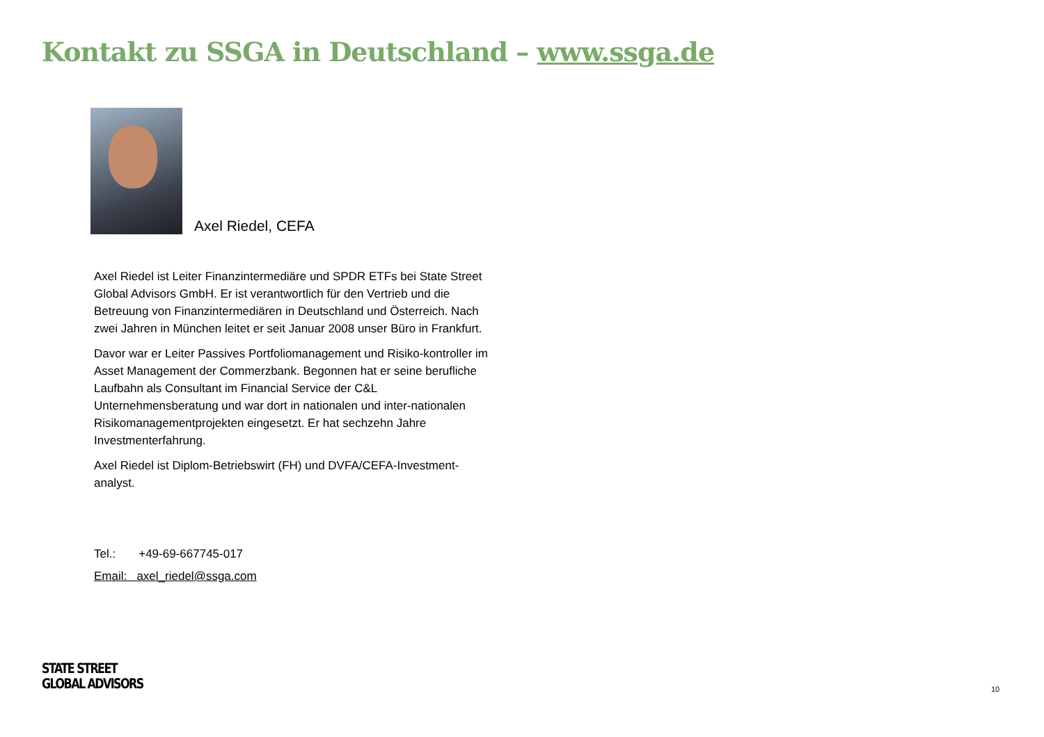Kontakt zu SSGA in Deutschland – www.ssga.de
Axel Riedel, CEFA
Axel Riedel ist Leiter Finanzintermediäre und SPDR ETFs bei State Street Global Advisors GmbH. Er ist verantwortlich für den Vertrieb und die Betreuung von Finanzintermediären in Deutschland und Österreich. Nach zwei Jahren in München leitet er seit Januar 2008 unser Büro in Frankfurt.
Davor war er Leiter Passives Portfoliomanagement und Risiko-kontroller im Asset Management der Commerzbank. Begonnen hat er seine berufliche Laufbahn als Consultant im Financial Service der C&L Unternehmensberatung und war dort in nationalen und inter-nationalen Risikomanagementprojekten eingesetzt. Er hat sechzehn Jahre Investmenterfahrung.
Axel Riedel ist Diplom-Betriebswirt (FH) und DVFA/CEFA-Investment-analyst.
Tel.: +49-69-667745-017
Email: axel_riedel@ssga.com
STATE STREET
GLOBAL ADVISORS
10